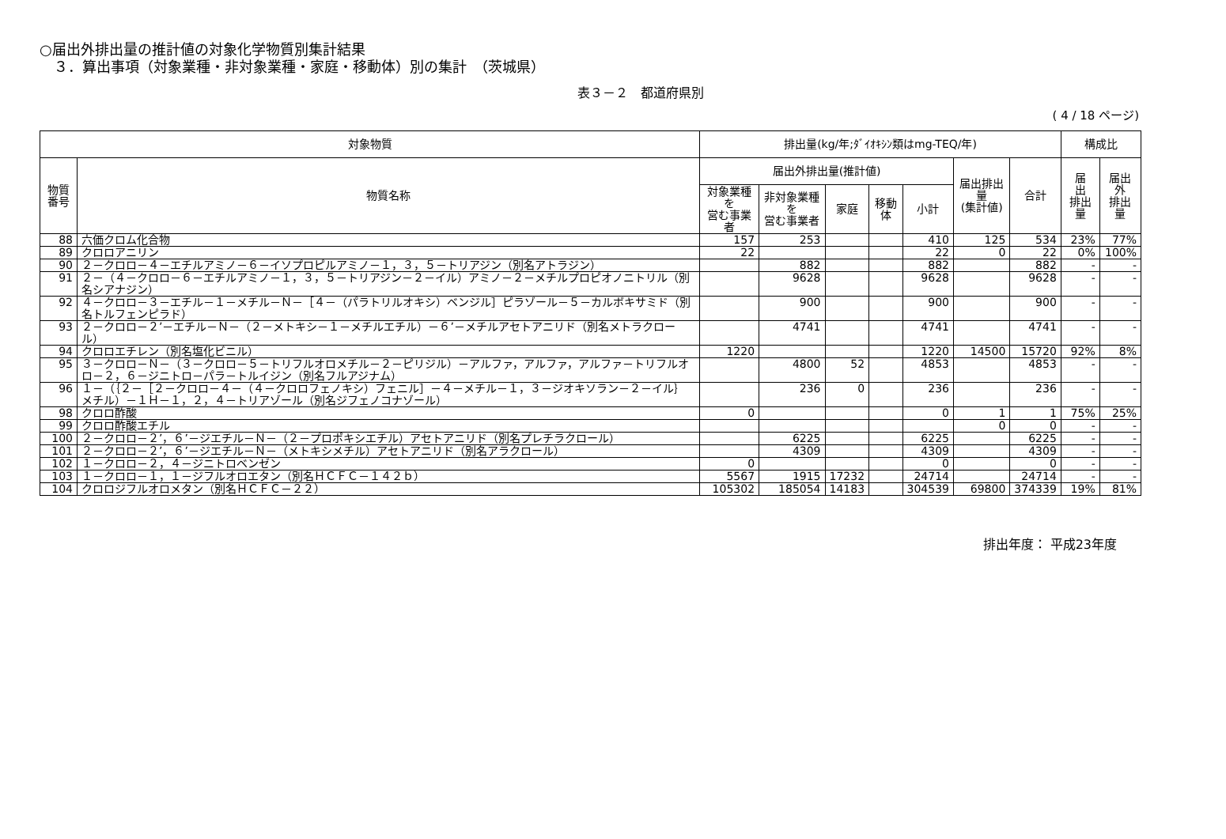○届出外排出量の推計値の対象化学物質別集計結果
３．算出事項（対象業種・非対象業種・家庭・移動体）別の集計　（茨城県）
表３－２　都道府県別
( 4 / 18 ページ)
| 対象物質 | | 排出量(kg/年;ﾀﾞｲｵｷｼﾝ類はmg-TEQ/年) | | | | | | | 構成比 | |
| --- | --- | --- | --- | --- | --- | --- | --- | --- | --- | --- |
| 物質 番号 | 物質名称 | 届出外排出量(推計値) | | | | | 届出排出量 (集計値) | 合計 | 届 出 排出量 | 届出外 排出量 |
| | | 対象業種を 営む事業者 | 非対象業種を 営む事業者 | 家庭 | 移動体 | 小計 | | | | |
| 88 | 六価クロム化合物 | 157 | 253 | | | 410 | 125 | 534 | 23% | 77% |
| 89 | クロロアニリン | 22 | | | | 22 | 0 | 22 | 0% | 100% |
| 90 | ２－クロロ－４－エチルアミノ－６－イソプロピルアミノ－１，３，５－トリアジン（別名アトラジン） | | 882 | | | 882 | | 882 | - | - |
| 91 | ２－（４－クロロ－６－エチルアミノ－１，３，５－トリアジン－２－イル）アミノ－２－メチルプロピオノニトリル（別名シアナジン） | | 9628 | | | 9628 | | 9628 | - | - |
| 92 | ４－クロロ－３－エチル－１－メチル－Ｎ－［４－（パラトリルオキシ）ベンジル］ピラゾール－５－カルボキサミド（別名トルフェンピラド） | | 900 | | | 900 | | 900 | - | - |
| 93 | ２－クロロ－２’－エチル－Ｎ－（２－メトキシ－１－メチルエチル）－６’－メチルアセトアニリド（別名メトラクロール） | | 4741 | | | 4741 | | 4741 | - | - |
| 94 | クロロエチレン（別名塩化ビニル） | 1220 | | | | 1220 | 14500 | 15720 | 92% | 8% |
| 95 | ３－クロロ－Ｎ－（３－クロロ－５－トリフルオロメチル－２－ピリジル）－アルファ，アルファ，アルファ－トリフルオロ－２，６－ジニトロ－パラ－トルイジン（別名フルアジナム） | | 4800 | 52 | | 4853 | | 4853 | - | - |
| 96 | １－（｛２－［２－クロロ－４－（４－クロロフェノキシ）フェニル］－４－メチル－１，３－ジオキソラン－２－イル｝メチル）－１Ｈ－１，２，４－トリアゾール（別名ジフェノコナゾール） | | 236 | 0 | | 236 | | 236 | - | - |
| 98 | クロロ酢酸 | 0 | | | | 0 | 1 | 1 | 75% | 25% |
| 99 | クロロ酢酸エチル | | | | | | 0 | 0 | - | - |
| 100 | ２－クロロ－２’，６’－ジエチル－Ｎ－（２－プロポキシエチル）アセトアニリド（別名プレチラクロール） | | 6225 | | | 6225 | | 6225 | - | - |
| 101 | ２－クロロ－２’，６’－ジエチル－Ｎ－（メトキシメチル）アセトアニリド（別名アラクロール） | | 4309 | | | 4309 | | 4309 | - | - |
| 102 | １－クロロ－２，４－ジニトロベンゼン | 0 | | | | 0 | | 0 | - | - |
| 103 | １－クロロ－１，１－ジフルオロエタン（別名ＨＣＦＣ－１４２ｂ） | 5567 | 1915 | 17232 | | 24714 | | 24714 | - | - |
| 104 | クロロジフルオロメタン（別名ＨＣＦＣ－２２） | 105302 | 185054 | 14183 | | 304539 | 69800 | 374339 | 19% | 81% |
排出年度： 平成23年度